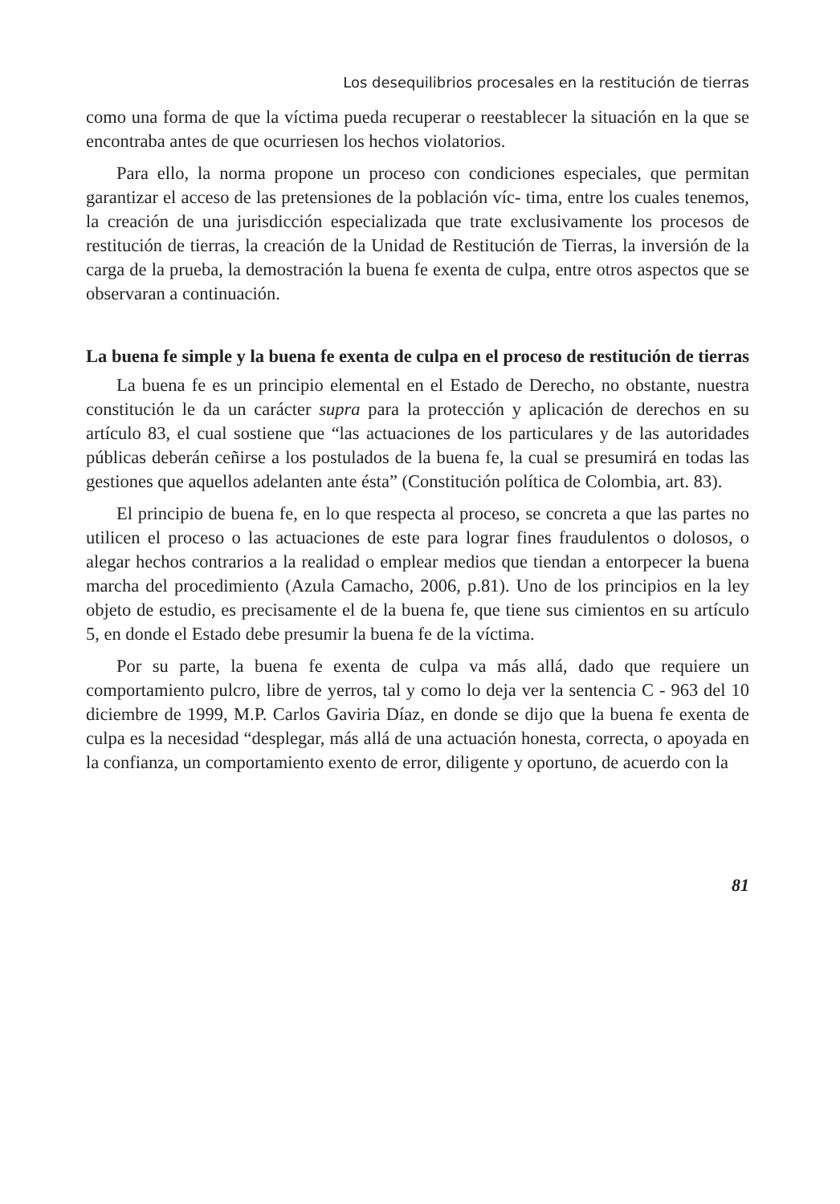Los desequilibrios procesales en la restitución de tierras
como una forma de que la víctima pueda recuperar o reestablecer la situación en la que se encontraba antes de que ocurriesen los hechos violatorios.
Para ello, la norma propone un proceso con condiciones especiales, que permitan garantizar el acceso de las pretensiones de la población víc- tima, entre los cuales tenemos, la creación de una jurisdicción especializada que trate exclusivamente los procesos de restitución de tierras, la creación de la Unidad de Restitución de Tierras, la inversión de la carga de la prueba, la demostración la buena fe exenta de culpa, entre otros aspectos que se observaran a continuación.
La buena fe simple y la buena fe exenta de culpa en el proceso de restitución de tierras
La buena fe es un principio elemental en el Estado de Derecho, no obstante, nuestra constitución le da un carácter supra para la protección y aplicación de derechos en su artículo 83, el cual sostiene que “las actuaciones de los particulares y de las autoridades públicas deberán ceñirse a los postulados de la buena fe, la cual se presumirá en todas las gestiones que aquellos adelanten ante ésta” (Constitución política de Colombia, art. 83).
El principio de buena fe, en lo que respecta al proceso, se concreta a que las partes no utilicen el proceso o las actuaciones de este para lograr fines fraudulentos o dolosos, o alegar hechos contrarios a la realidad o emplear medios que tiendan a entorpecer la buena marcha del procedimiento (Azula Camacho, 2006, p.81). Uno de los principios en la ley objeto de estudio, es precisamente el de la buena fe, que tiene sus cimientos en su artículo 5, en donde el Estado debe presumir la buena fe de la víctima.
Por su parte, la buena fe exenta de culpa va más allá, dado que requiere un comportamiento pulcro, libre de yerros, tal y como lo deja ver la sentencia C - 963 del 10 diciembre de 1999, M.P. Carlos Gaviria Díaz, en donde se dijo que la buena fe exenta de culpa es la necesidad “desplegar, más allá de una actuación honesta, correcta, o apoyada en la confianza, un comportamiento exento de error, diligente y oportuno, de acuerdo con la
81